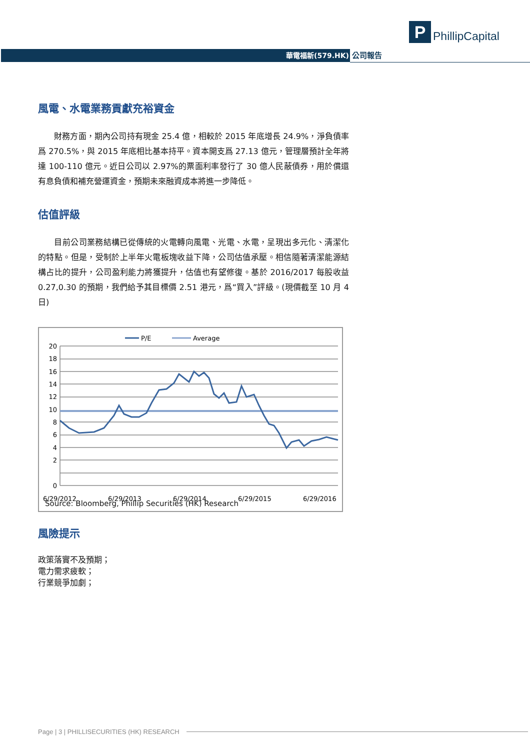P
PhillipCapital
華電福新(579.HK) 公司報告
風電、水電業務貢獻充裕資金
  財務方面，期內公司持有現金 25.4 億，相較於 2015 年底增長 24.9%，淨負債率爲 270.5%，與 2015 年底相比基本持平。資本開支爲 27.13 億元，管理層預計全年將達 100-110 億元。近日公司以 2.97%的票面利率發行了 30 億人民蔽債券，用於償還有息負債和補充營運資金，預期未來融資成本將進一步降低。
估值評級
  目前公司業務結構已從傳統的火電轉向風電、光電、水電，呈現出多元化、清潔化的特點。但是，受制於上半年火電板塊收益下降，公司估值承壓。相信隨著清潔能源結構占比的提升，公司盈利能力將獲提升，估值也有望修復。基於 2016/2017 每股收益 0.27,0.30 的預期，我們給予其目標價 2.51 港元，爲“買入”評級。(現價截至 10 月 4 日)
P/E
Average
20
18
16
14
12
10
8
6
4
2
0
6/29/2012
6/29/2013
6/29/2014
6/29/2015
6/29/2016
Source: Bloomberg, Phillip Securities (HK) Research
風險提示
政策落實不及預期；
電力需求疲軟；
行業競爭加劇；
Page | 3 | PHILLISECURITIES (HK) RESEARCH